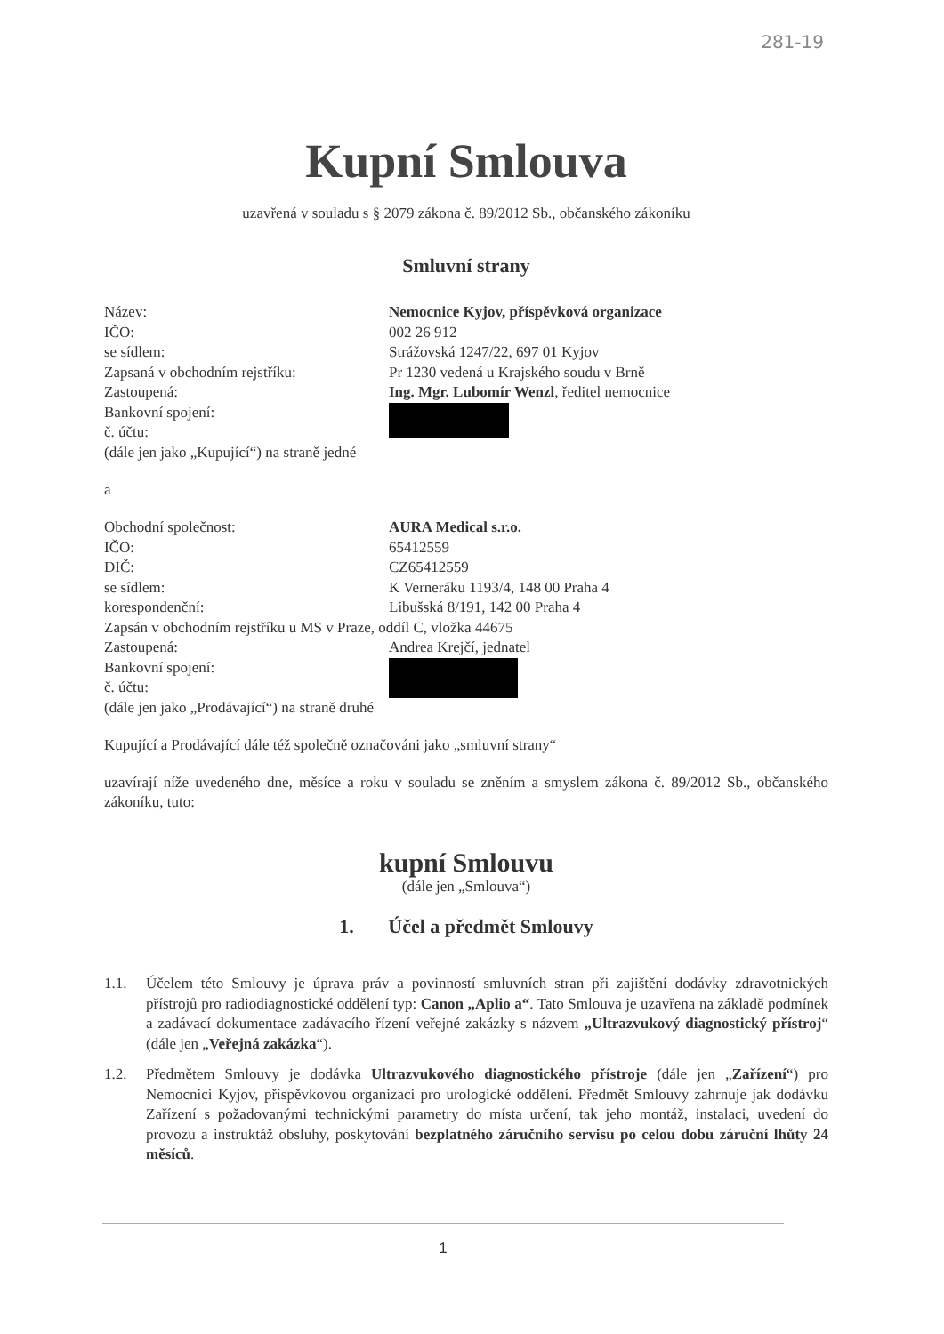281-19
Kupní Smlouva
uzavřená v souladu s § 2079 zákona č. 89/2012 Sb., občanského zákoníku
Smluvní strany
Název: Nemocnice Kyjov, příspěvková organizace
IČO: 002 26 912
se sídlem: Strážovská 1247/22, 697 01 Kyjov
Zapsaná v obchodním rejstříku: Pr 1230 vedená u Krajského soudu v Brně
Zastoupená: Ing. Mgr. Lubomír Wenzl, ředitel nemocnice
Bankovní spojení:
č. účtu:
(dále jen jako „Kupující“) na straně jedné
a
Obchodní společnost: AURA Medical s.r.o.
IČO: 65412559
DIČ: CZ65412559
se sídlem: K Verneráku 1193/4, 148 00 Praha 4
korespondenční: Libušská 8/191, 142 00 Praha 4
Zapsán v obchodním rejstříku u MS v Praze, oddíl C, vložka 44675
Zastoupená: Andrea Krejčí, jednatel
Bankovní spojení:
č. účtu:
(dále jen jako „Prodávající“) na straně druhé
Kupující a Prodávající dále též společně označováni jako „smluvní strany“
uzavírají níže uvedeného dne, měsíce a roku v souladu se zněním a smyslem zákona č. 89/2012 Sb., občanského zákoníku, tuto:
kupní Smlouvu
(dále jen „Smlouva“)
1. Účel a předmět Smlouvy
1.1. Účelem této Smlouvy je úprava práv a povinností smluvních stran při zajištění dodávky zdravotnických přístrojů pro radiodiagnostické oddělení typ: Canon „Aplio a“. Tato Smlouva je uzavřena na základě podmínek a zadávací dokumentace zadávacího řízení veřejné zakázky s názvem „Ultrazvukový diagnostický přístroj“ (dále jen „Veřejná zakázka“).
1.2. Předmětem Smlouvy je dodávka Ultrazvukového diagnostického přístroje (dále jen „Zařízení“) pro Nemocnici Kyjov, příspěvkovou organizaci pro urologické oddělení. Předmět Smlouvy zahrnuje jak dodávku Zařízení s požadovanými technickými parametry do místa určení, tak jeho montáž, instalaci, uvedení do provozu a instruktáž obsluhy, poskytování bezplatného záručního servisu po celou dobu záruční lhůty 24 měsíců.
1